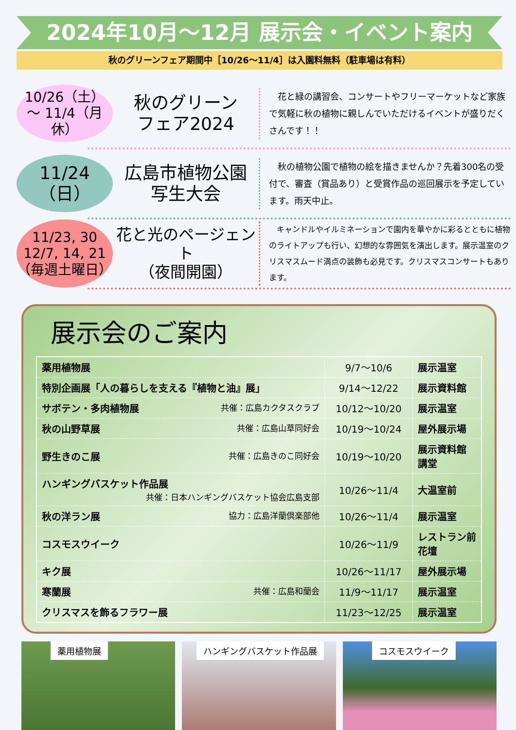2024年10月～12月 展示会・イベント案内
秋のグリーンフェア期間中［10/26～11/4］は入園料無料（駐車場は有料）
10/26（土）
～ 11/4（月休）
秋のグリーン
フェア2024
　花と緑の講習会、コンサートやフリーマーケットなど家族で気軽に秋の植物に親しんでいただけるイベントが盛りだくさんです！！
11/24（日）
広島市植物公園
写生大会
　秋の植物公園で植物の絵を描きませんか？先着300名の受付で、審査（賞品あり）と受賞作品の巡回展示を予定しています。雨天中止。
11/23, 30
12/7, 14, 21
（毎週土曜日）
花と光のページェント
（夜間開園）
　キャンドルやイルミネーションで園内を華やかに彩るとともに植物のライトアップも行い、幻想的な雰囲気を演出します。展示温室のクリスマスムード満点の装飾も必見です。クリスマスコンサートもあります。
展示会のご案内
| 薬用植物展 | 9/7～10/6 | 展示温室 |
| 特別企画展「人の暮らしを支える『植物と油』展」 | 9/14～12/22 | 展示資料館 |
| サボテン・多肉植物展 共催：広島カクタスクラブ | 10/12～10/20 | 展示温室 |
| 秋の山野草展 共催：広島山草同好会 | 10/19～10/24 | 屋外展示場 |
| 野生きのこ展 共催：広島きのこ同好会 | 10/19～10/20 | 展示資料館 講堂 |
| ハンギングバスケット作品展 共催：日本ハンギングバスケット協会広島支部 | 10/26～11/4 | 大温室前 |
| 秋の洋ラン展 協力：広島洋蘭倶楽部他 | 10/26～11/4 | 展示温室 |
| コスモスウイーク | 10/26～11/9 | レストラン前花壇 |
| キク展 | 10/26～11/17 | 屋外展示場 |
| 寒蘭展 共催：広島和蘭会 | 11/9～11/17 | 展示温室 |
| クリスマスを飾るフラワー展 | 11/23～12/25 | 展示温室 |
薬用植物展
ハンギングバスケット作品展
コスモスウイーク